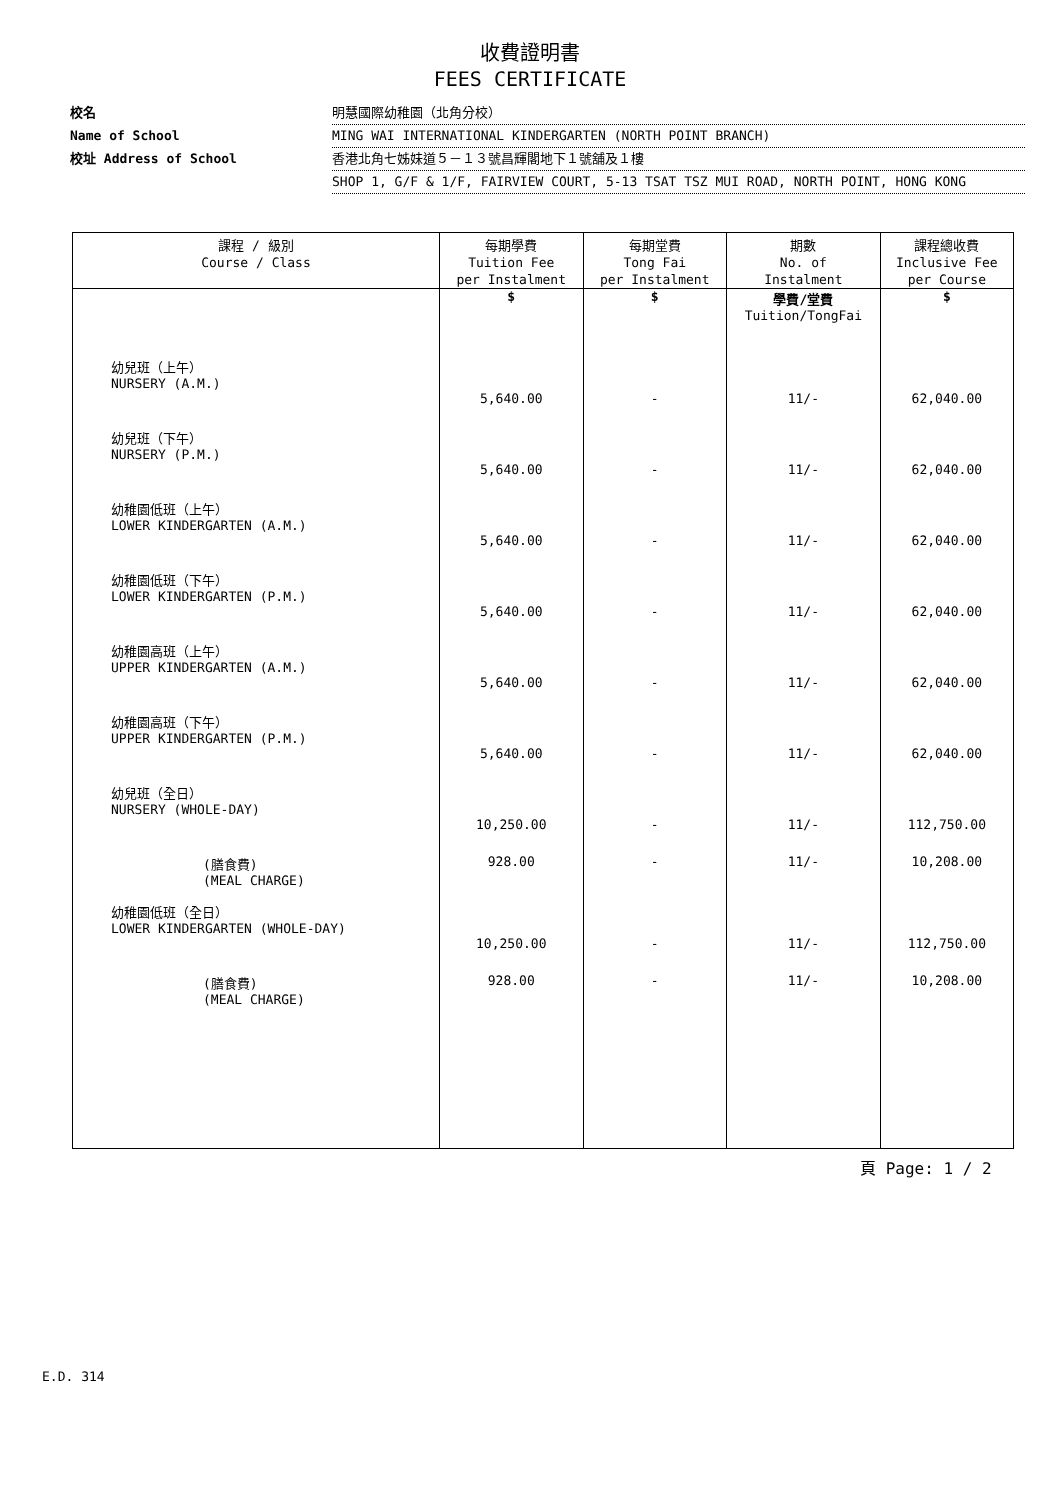收費證明書
FEES CERTIFICATE
校名 明慧國際幼稚園（北角分校）
Name of School MING WAI INTERNATIONAL KINDERGARTEN (NORTH POINT BRANCH)
校址 Address of School 香港北角七姊妹道５－１３號昌輝閣地下１號舖及１樓
SHOP 1, G/F & 1/F, FAIRVIEW COURT, 5-13 TSAT TSZ MUI ROAD, NORTH POINT, HONG KONG
| 課程 / 級別 Course / Class | 每期學費 Tuition Fee per Instalment | 每期堂費 Tong Fai per Instalment | 期數 No. of Instalment | 課程總收費 Inclusive Fee per Course |
| --- | --- | --- | --- | --- |
| | $ | $ | 學費/堂費 Tuition/TongFai | $ |
| 幼兒班（上午） NURSERY (A.M.) | 5,640.00 | - | 11/- | 62,040.00 |
| 幼兒班（下午） NURSERY (P.M.) | 5,640.00 | - | 11/- | 62,040.00 |
| 幼稚園低班（上午） LOWER KINDERGARTEN (A.M.) | 5,640.00 | - | 11/- | 62,040.00 |
| 幼稚園低班（下午） LOWER KINDERGARTEN (P.M.) | 5,640.00 | - | 11/- | 62,040.00 |
| 幼稚園高班（上午） UPPER KINDERGARTEN (A.M.) | 5,640.00 | - | 11/- | 62,040.00 |
| 幼稚園高班（下午） UPPER KINDERGARTEN (P.M.) | 5,640.00 | - | 11/- | 62,040.00 |
| 幼兒班（全日） NURSERY (WHOLE-DAY) | 10,250.00 | - | 11/- | 112,750.00 |
| (膳食費) (MEAL CHARGE) | 928.00 | - | 11/- | 10,208.00 |
| 幼稚園低班（全日） LOWER KINDERGARTEN (WHOLE-DAY) | 10,250.00 | - | 11/- | 112,750.00 |
| (膳食費) (MEAL CHARGE) | 928.00 | - | 11/- | 10,208.00 |
頁 Page: 1 / 2
E.D. 314